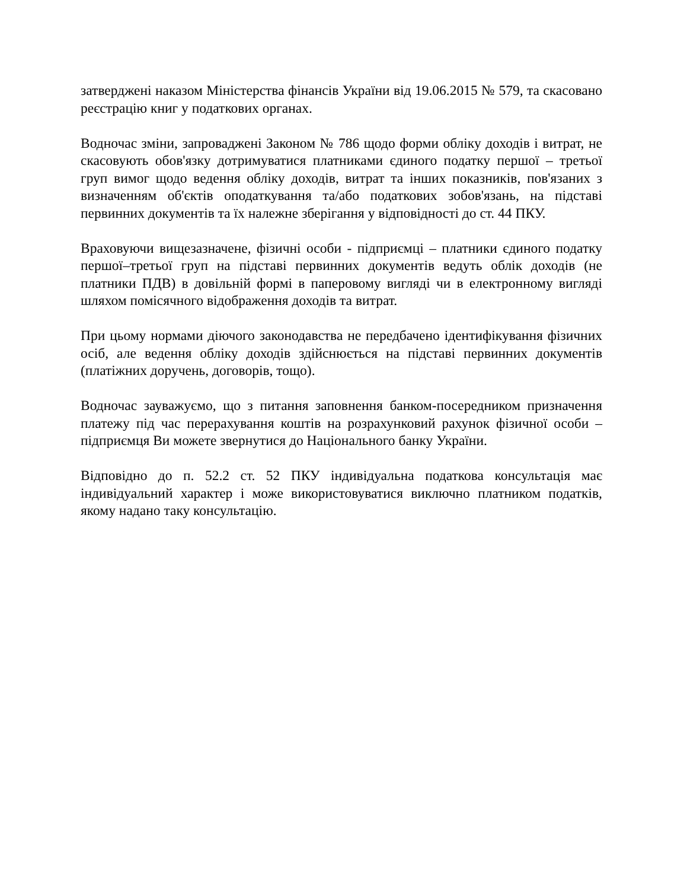затверджені наказом Міністерства фінансів України від 19.06.2015 № 579, та скасовано реєстрацію книг у податкових органах.
Водночас зміни, запроваджені Законом № 786 щодо форми обліку доходів і витрат, не скасовують обов'язку дотримуватися платниками єдиного податку першої – третьої груп вимог щодо ведення обліку доходів, витрат та інших показників, пов'язаних з визначенням об'єктів оподаткування та/або податкових зобов'язань, на підставі первинних документів та їх належне зберігання у відповідності до ст. 44 ПКУ.
Враховуючи вищезазначене, фізичні особи - підприємці – платники єдиного податку першої–третьої груп на підставі первинних документів ведуть облік доходів (не платники ПДВ) в довільній формі в паперовому вигляді чи в електронному вигляді шляхом помісячного відображення доходів та витрат.
При цьому нормами діючого законодавства не передбачено ідентифікування фізичних осіб, але ведення обліку доходів здійснюється на підставі первинних документів (платіжних доручень, договорів, тощо).
Водночас зауважуємо, що з питання заповнення банком-посередником призначення платежу під час перерахування коштів на розрахунковий рахунок фізичної особи – підприємця Ви можете звернутися до Національного банку України.
Відповідно до п. 52.2 ст. 52 ПКУ індивідуальна податкова консультація має індивідуальний характер і може використовуватися виключно платником податків, якому надано таку консультацію.